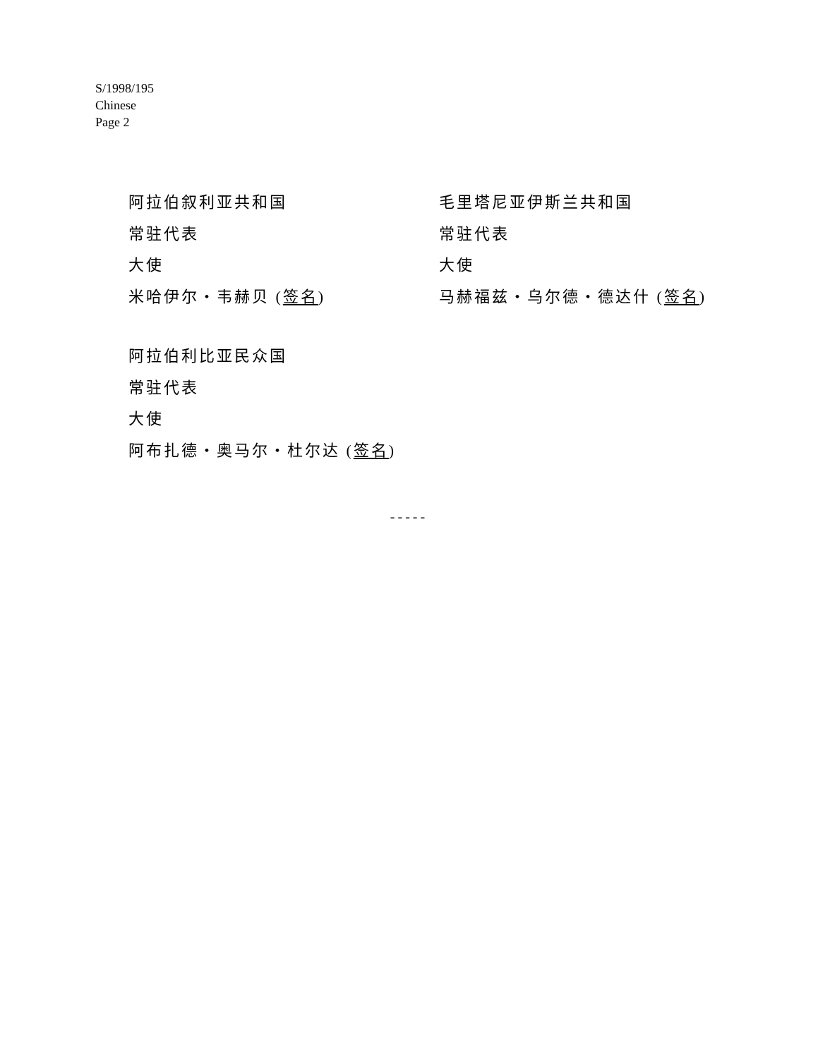S/1998/195
Chinese
Page 2
阿拉伯叙利亚共和国
常驻代表
大使
米哈伊尔・韦赫贝 (签名)
毛里塔尼亚伊斯兰共和国
常驻代表
大使
马赫福兹・乌尔德・德达什 (签名)
阿拉伯利比亚民众国
常驻代表
大使
阿布扎德・奥马尔・杜尔达 (签名)
-----